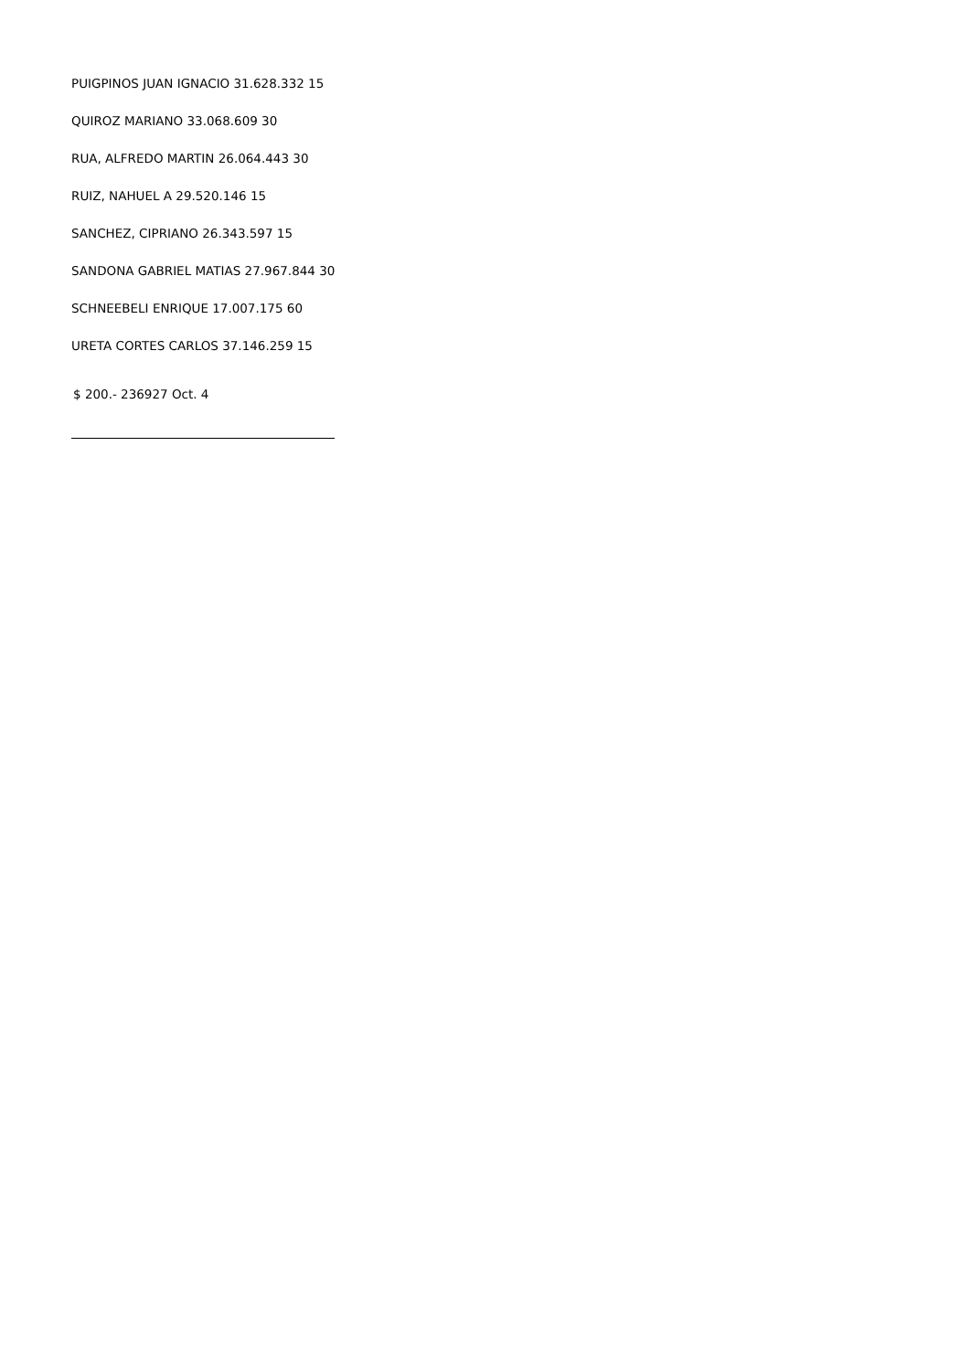PUIGPINOS JUAN IGNACIO 31.628.332 15
QUIROZ MARIANO 33.068.609 30
RUA, ALFREDO MARTIN 26.064.443 30
RUIZ, NAHUEL A 29.520.146 15
SANCHEZ, CIPRIANO 26.343.597 15
SANDONA GABRIEL MATIAS 27.967.844 30
SCHNEEBELI ENRIQUE 17.007.175 60
URETA CORTES CARLOS 37.146.259 15
$ 200.- 236927 Oct. 4